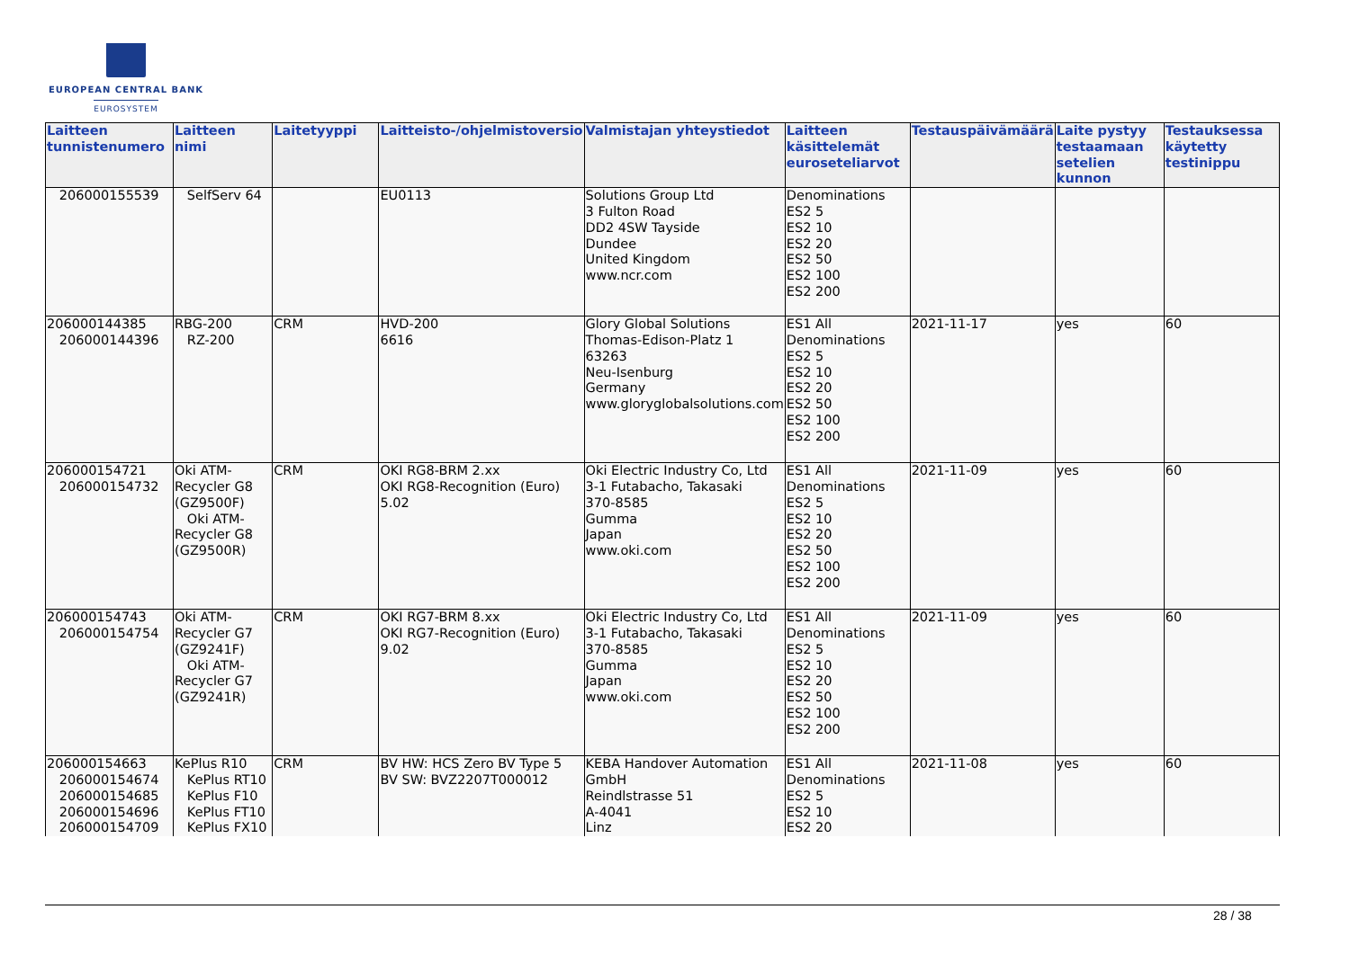EUROPEAN CENTRAL BANK
EUROSYSTEM
| Laitteen tunnistenumero | Laitteen nimi | Laitetyyppi | Laitteisto-/ohjelmistoversio | Valmistajan yhteystiedot | Laitteen käsittelemät euroseteliarvot | Testauspäivämäärä | Laite pystyy testaamaan setelien kunnon | Testauksessa käytetty testinippu |
| --- | --- | --- | --- | --- | --- | --- | --- | --- |
| 206000155539 | SelfServ 64 | | EU0113 | Solutions Group Ltd 3 Fulton Road DD2 4SW Tayside Dundee United Kingdom www.ncr.com | Denominations ES2 5 ES2 10 ES2 20 ES2 50 ES2 100 ES2 200 | | | |
| 206000144385 206000144396 | RBG-200 RZ-200 | CRM | HVD-200 6616 | Glory Global Solutions Thomas-Edison-Platz 1 63263 Neu-Isenburg Germany www.gloryglobalsolutions.com | ES1 All Denominations ES2 5 ES2 10 ES2 20 ES2 50 ES2 100 ES2 200 | 2021-11-17 | yes | 60 |
| 206000154721 206000154732 | Oki ATM-Recycler G8 (GZ9500F) Oki ATM-Recycler G8 (GZ9500R) | CRM | OKI RG8-BRM 2.xx OKI RG8-Recognition (Euro) 5.02 | Oki Electric Industry Co, Ltd 3-1 Futabacho, Takasaki 370-8585 Gumma Japan www.oki.com | ES1 All Denominations ES2 5 ES2 10 ES2 20 ES2 50 ES2 100 ES2 200 | 2021-11-09 | yes | 60 |
| 206000154743 206000154754 | Oki ATM-Recycler G7 (GZ9241F) Oki ATM-Recycler G7 (GZ9241R) | CRM | OKI RG7-BRM 8.xx OKI RG7-Recognition (Euro) 9.02 | Oki Electric Industry Co, Ltd 3-1 Futabacho, Takasaki 370-8585 Gumma Japan www.oki.com | ES1 All Denominations ES2 5 ES2 10 ES2 20 ES2 50 ES2 100 ES2 200 | 2021-11-09 | yes | 60 |
| 206000154663 206000154674 206000154685 206000154696 206000154709 | KePlus R10 KePlus RT10 KePlus F10 KePlus FT10 KePlus FX10 | CRM | BV HW: HCS Zero BV Type 5 BV SW: BVZ2207T000012 | KEBA Handover Automation GmbH Reindlstrasse 51 A-4041 Linz | ES1 All Denominations ES2 5 ES2 10 ES2 20 | 2021-11-08 | yes | 60 |
28 / 38